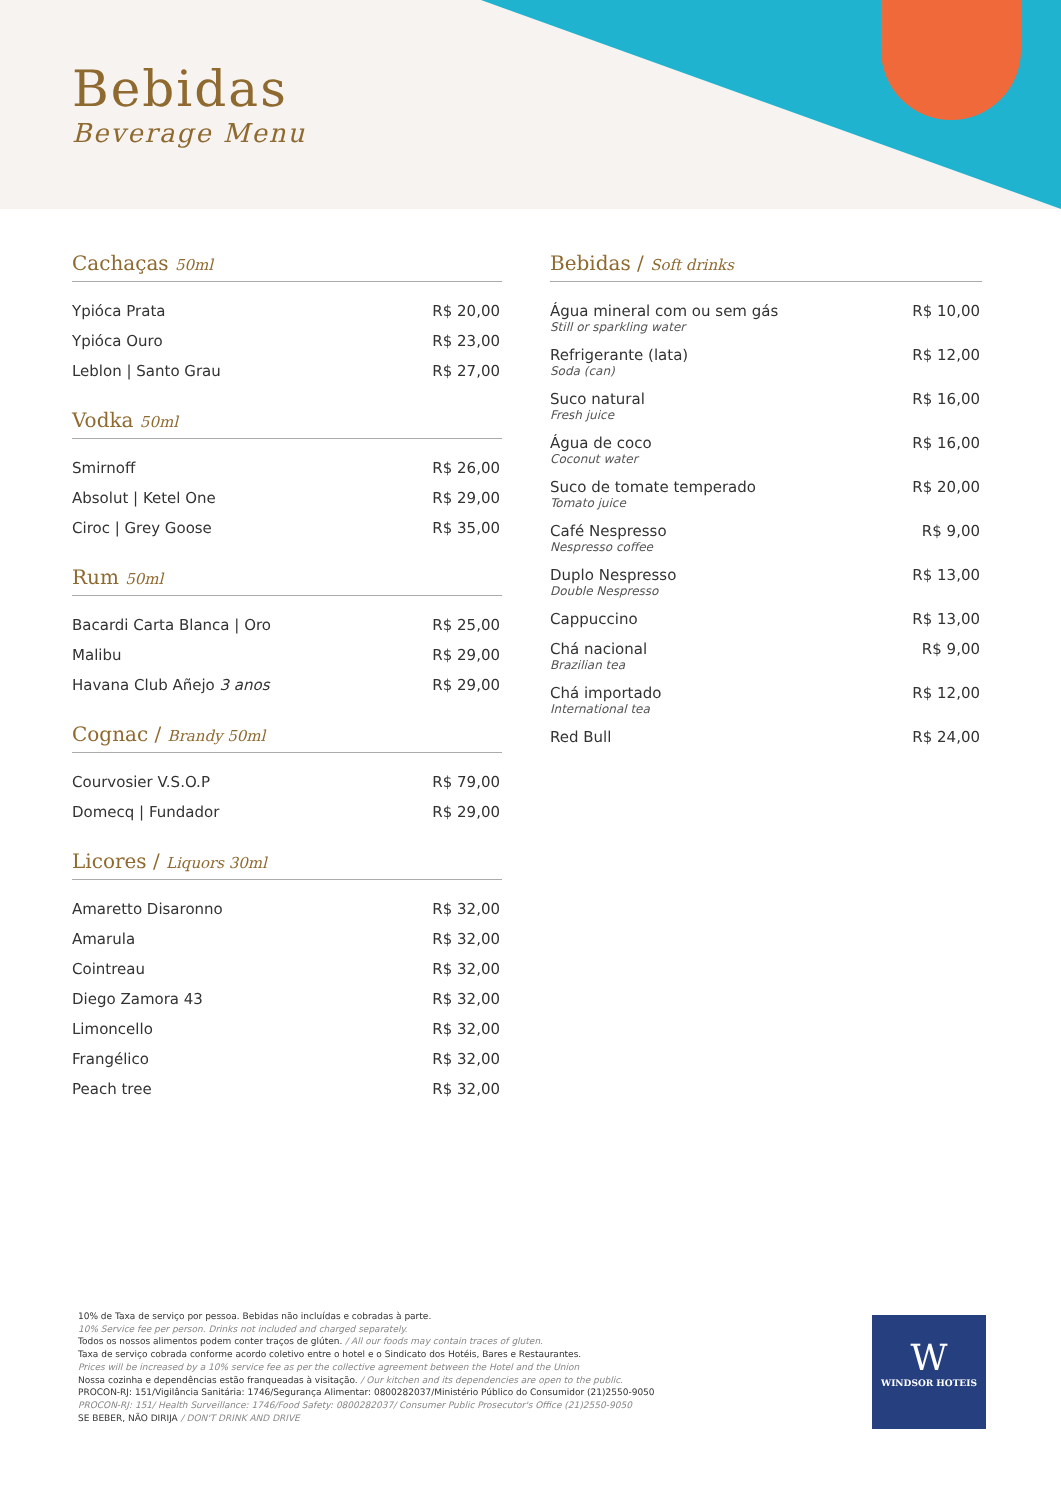Bebidas
Beverage Menu
Cachaças 50ml
| Ypióca Prata | R$ 20,00 |
| Ypióca Ouro | R$ 23,00 |
| Leblon / Santo Grau | R$ 27,00 |
Vodka 50ml
| Smirnoff | R$ 26,00 |
| Absolut / Ketel One | R$ 29,00 |
| Ciroc / Grey Goose | R$ 35,00 |
Rum 50ml
| Bacardi Carta Blanca / Oro | R$ 25,00 |
| Malibu | R$ 29,00 |
| Havana Club Añejo 3 anos | R$ 29,00 |
Cognac / Brandy 50ml
| Courvosier V.S.O.P | R$ 79,00 |
| Domecq / Fundador | R$ 29,00 |
Licores / Liquors 30ml
| Amaretto Disaronno | R$ 32,00 |
| Amarula | R$ 32,00 |
| Cointreau | R$ 32,00 |
| Diego Zamora 43 | R$ 32,00 |
| Limoncello | R$ 32,00 |
| Frangélico | R$ 32,00 |
| Peach tree | R$ 32,00 |
Bebidas / Soft drinks
| Água mineral com ou sem gás Still or sparkling water | R$ 10,00 |
| Refrigerante (lata) Soda (can) | R$ 12,00 |
| Suco natural Fresh juice | R$ 16,00 |
| Água de coco Coconut water | R$ 16,00 |
| Suco de tomate temperado Tomato juice | R$ 20,00 |
| Café Nespresso Nespresso coffee | R$ 9,00 |
| Duplo Nespresso Double Nespresso | R$ 13,00 |
| Cappuccino | R$ 13,00 |
| Chá nacional Brazilian tea | R$ 9,00 |
| Chá importado International tea | R$ 12,00 |
| Red Bull | R$ 24,00 |
10% de Taxa de serviço por pessoa. Bebidas não incluídas e cobradas à parte.
10% Service fee per person. Drinks not included and charged separately.
Todos os nossos alimentos podem conter traços de glúten. / All our foods may contain traces of gluten.
Taxa de serviço cobrada conforme acordo coletivo entre o hotel e o Sindicato dos Hotéis, Bares e Restaurantes.
Prices will be increased by a 10% service fee as per the collective agreement between the Hotel and the Union
Nossa cozinha e dependências estão franqueadas à visitação. / Our kitchen and its dependencies are open to the public.
PROCON-RJ: 151/Vigilância Sanitária: 1746/Segurança Alimentar: 0800282037/Ministério Público do Consumidor (21)2550-9050
PROCON-RJ: 151/ Health Surveillance: 1746/Food Safety: 0800282037/ Consumer Public Prosecutor's Office (21)2550-9050
SE BEBER, NÃO DIRIJA / DON'T DRINK AND DRIVE
W
WINDSOR HOTEIS